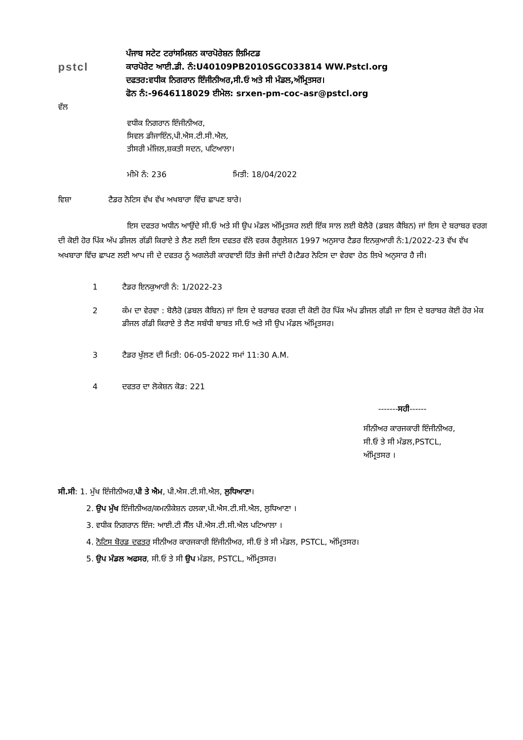pstcl
ਪੰਜਾਬ ਸਟੇਟ ਟਰਾਂਸਮਿਸ਼ਨ ਕਾਰਪੋਰੇਸ਼ਨ ਲਿਮਿਟਡ
ਕਾਰਪੋਰੇਟ ਆਈ.ਡੀ. ਨੰ:U40109PB2010SGC033814 WW.Pstcl.org
ਦਫਤਰ:ਵਧੀਕ ਨਿਗਰਾਨ ਇੰਜੀਨੀਅਰ,ਸੀ.ਓ ਅਤੇ ਸੀ ਮੰਡਲ,ਅੰਮ੍ਰਿਤਸਰ।
ਫੋਨ ਨੰ:-9646118029 ਈਮੇਲ: srxen-pm-coc-asr@pstcl.org
ਵੱਲ
ਵਧੀਕ ਨਿਗਰਾਨ ਇੰਜੀਨੀਅਰ,
ਸਿਵਲ ਡੀਜਾਇੰਨ,ਪੀ.ਐਸ.ਟੀ.ਸੀ.ਐਲ,
ਤੀਸਰੀ ਮੰਜਿਲ,ਸ਼ਕਤੀ ਸਦਨ, ਪਟਿਆਲਾ।
ਮੀਮੋ ਨੰ: 236 ਮਿਤੀ: 18/04/2022
ਵਿਸ਼ਾ ਟੈਡਰ ਨੋਟਿਸ ਵੱਖ ਵੱਖ ਅਖਬਾਰਾ ਵਿੱਚ ਛਾਪਣ ਬਾਰੇ।
ਇਸ ਦਫਤਰ ਅਧੀਨ ਆਉਂਦੇ ਸੀ.ਓ ਅਤੇ ਸੀ ਉਪ ਮੰਡਲ ਅੰਮ੍ਰਿਤਸਰ ਲਈ ਇੱਕ ਸਾਲ ਲਈ ਬੋਲੈਰੋ (ਡਬਲ ਕੈਬਿਨ) ਜਾਂ ਇਸ ਦੇ ਬਰਾਬਰ ਵਰਗ ਦੀ ਕੋਈ ਹੋਰ ਪਿੱਕ ਅੱਪ ਡੀਜਲ ਗੱਡੀ ਕਿਰਾਏ ਤੇ ਲੈਣ ਲਈ ਇਸ ਦਫਤਰ ਵੱਲੋ ਵਰਕ ਰੈਗੂਲੇਸ਼ਨ 1997 ਅਨੁਸਾਰ ਟੈਡਰ ਇਨਕੁਆਰੀ ਨੰ:1/2022-23 ਵੱਖ ਵੱਖ ਅਖਬਾਰਾ ਵਿੱਚ ਛਾਪਣ ਲਈ ਆਪ ਜੀ ਦੇ ਦਫਤਰ ਨੂੰ ਅਗਲੇਰੀ ਕਾਰਵਾਈ ਹਿੱਤ ਭੇਜੀ ਜਾਂਦੀ ਹੈ।ਟੈਡਰ ਨੋਟਿਸ ਦਾ ਵੇਰਵਾ ਹੇਠ ਲਿਖੇ ਅਨੁਸਾਰ ਹੈ ਜੀ।
1 ਟੈਡਰ ਇਨਕੁਆਰੀ ਨੰ: 1/2022-23
2 ਕੰਮ ਦਾ ਵੇਰਵਾ : ਬੋਲੈਰੋ (ਡਬਲ ਕੈਬਿਨ) ਜਾਂ ਇਸ ਦੇ ਬਰਾਬਰ ਵਰਗ ਦੀ ਕੋਈ ਹੋਰ ਪਿੱਕ ਅੱਪ ਡੀਜਲ ਗੱਡੀ ਜਾ ਇਸ ਦੇ ਬਰਾਬਰ ਕੋਈ ਹੋਰ ਮੇਕ ਡੀਜਲ ਗੱਡੀ ਕਿਰਾਏ ਤੇ ਲੈਣ ਸਬੰਧੀ ਬਾਬਤ ਸੀ.ਓ ਅਤੇ ਸੀ ਉਪ ਮੰਡਲ ਅੰਮ੍ਰਿਤਸਰ।
3 ਟੈਡਰ ਖੁੱਲਣ ਦੀ ਮਿਤੀ: 06-05-2022 ਸਮਾਂ 11:30 A.M.
4 ਦਫਤਰ ਦਾ ਲੋਕੇਸ਼ਨ ਕੋਡ: 221
-------ਸਹੀ------
ਸੀਨੀਅਰ ਕਾਰਜਕਾਰੀ ਇੰਜੀਨੀਅਰ,
ਸੀ.ਓ ਤੇ ਸੀ ਮੰਡਲ,PSTCL,
ਅੰਮ੍ਰਿਤਸਰ ।
ਸੀ.ਸੀ: 1. ਮੁੱਖ ਇੰਜੀਨੀਅਰ,ਪੀ ਤੇ ਐਮ, ਪੀ.ਐਸ.ਟੀ.ਸੀ.ਐਲ, ਲੁਧਿਆਣਾ।
2. ਉਪ ਮੁੱਖ ਇੰਜੀਨੀਅਰ/ਕਮਨੀਕੇਸ਼ਨ ਹਲਕਾ,ਪੀ.ਐਸ.ਟੀ.ਸੀ.ਐਲ, ਲੁਧਿਆਣਾ ।
3. ਵਧੀਕ ਨਿਗਰਾਨ ਇੰਜ: ਆਈ.ਟੀ ਸੈੱਲ ਪੀ.ਐਸ.ਟੀ.ਸੀ.ਐਲ ਪਟਿਆਲਾ ।
4. ਨੋਟਿਸ ਬੋਰਡ ਦਫਤਰ ਸੀਨੀਅਰ ਕਾਰਜਕਾਰੀ ਇੰਜੀਨੀਅਰ, ਸੀ.ਓ ਤੇ ਸੀ ਮੰਡਲ, PSTCL, ਅੰਮ੍ਰਿਤਸਰ।
5. ਉਪ ਮੰਡਲ ਅਫਸਰ, ਸੀ.ਓ ਤੇ ਸੀ ਉਪ ਮੰਡਲ, PSTCL, ਅੰਮ੍ਰਿਤਸਰ।